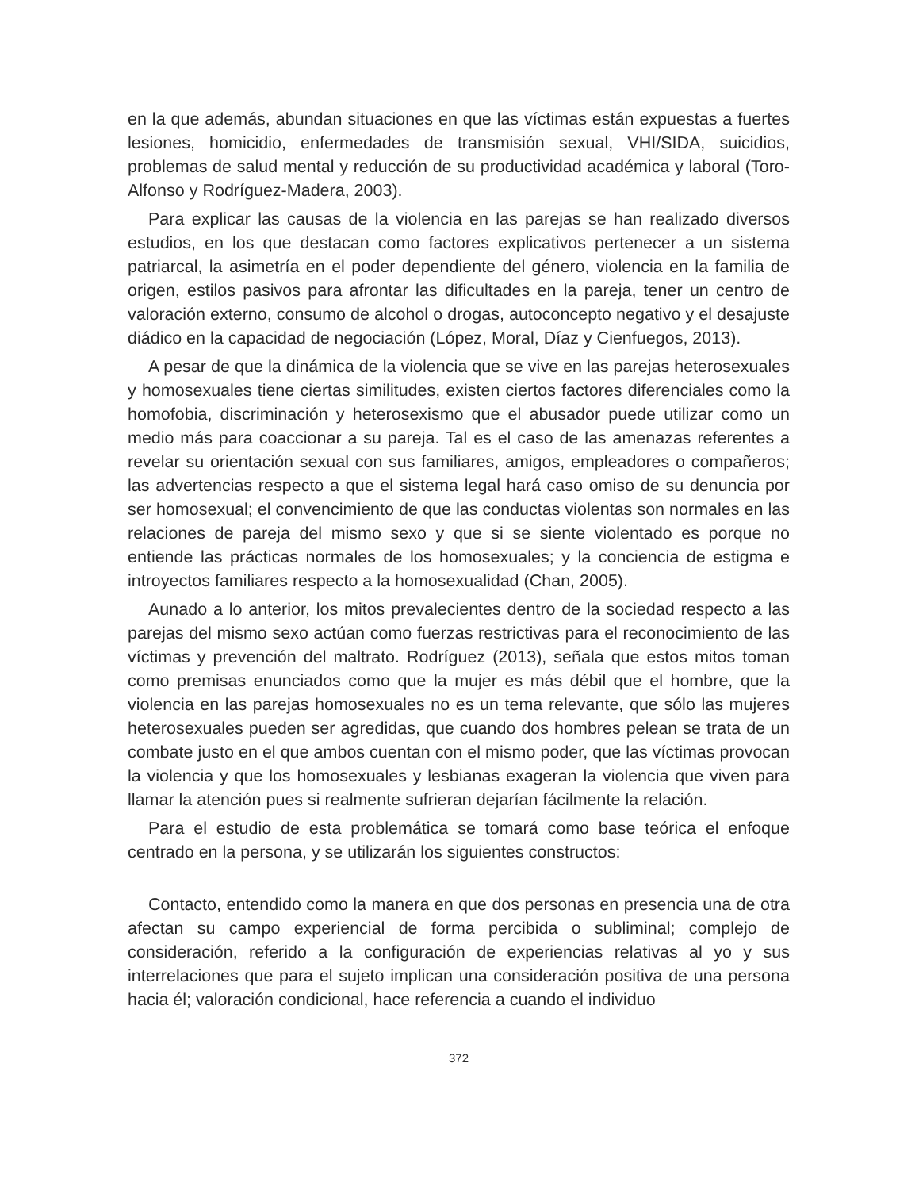en la que además, abundan situaciones en que las víctimas están expuestas a fuertes lesiones, homicidio, enfermedades de transmisión sexual, VHI/SIDA, suicidios, problemas de salud mental y reducción de su productividad académica y laboral (Toro-Alfonso y Rodríguez-Madera, 2003).
Para explicar las causas de la violencia en las parejas se han realizado diversos estudios, en los que destacan como factores explicativos pertenecer a un sistema patriarcal, la asimetría en el poder dependiente del género, violencia en la familia de origen, estilos pasivos para afrontar las dificultades en la pareja, tener un centro de valoración externo, consumo de alcohol o drogas, autoconcepto negativo y el desajuste diádico en la capacidad de negociación (López, Moral, Díaz y Cienfuegos, 2013).
A pesar de que la dinámica de la violencia que se vive en las parejas heterosexuales y homosexuales tiene ciertas similitudes, existen ciertos factores diferenciales como la homofobia, discriminación y heterosexismo que el abusador puede utilizar como un medio más para coaccionar a su pareja. Tal es el caso de las amenazas referentes a revelar su orientación sexual con sus familiares, amigos, empleadores o compañeros; las advertencias respecto a que el sistema legal hará caso omiso de su denuncia por ser homosexual; el convencimiento de que las conductas violentas son normales en las relaciones de pareja del mismo sexo y que si se siente violentado es porque no entiende las prácticas normales de los homosexuales; y la conciencia de estigma e introyectos familiares respecto a la homosexualidad (Chan, 2005).
Aunado a lo anterior, los mitos prevalecientes dentro de la sociedad respecto a las parejas del mismo sexo actúan como fuerzas restrictivas para el reconocimiento de las víctimas y prevención del maltrato. Rodríguez (2013), señala que estos mitos toman como premisas enunciados como que la mujer es más débil que el hombre, que la violencia en las parejas homosexuales no es un tema relevante, que sólo las mujeres heterosexuales pueden ser agredidas, que cuando dos hombres pelean se trata de un combate justo en el que ambos cuentan con el mismo poder, que las víctimas provocan la violencia y que los homosexuales y lesbianas exageran la violencia que viven para llamar la atención pues si realmente sufrieran dejarían fácilmente la relación.
Para el estudio de esta problemática se tomará como base teórica el enfoque centrado en la persona, y se utilizarán los siguientes constructos:
Contacto, entendido como la manera en que dos personas en presencia una de otra afectan su campo experiencial de forma percibida o subliminal; complejo de consideración, referido a la configuración de experiencias relativas al yo y sus interrelaciones que para el sujeto implican una consideración positiva de una persona hacia él; valoración condicional, hace referencia a cuando el individuo
372